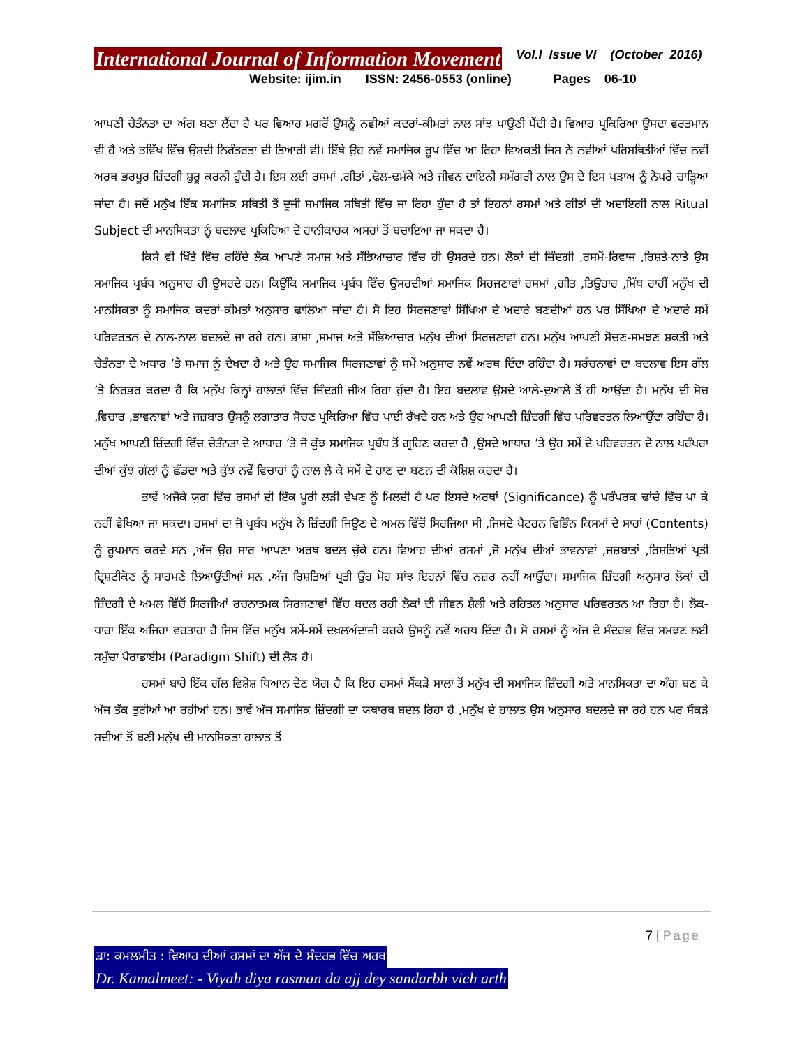International Journal of Information Movement Vol.I Issue VI (October 2016)
Website: ijim.in ISSN: 2456-0553 (online) Pages 06-10
ਆਪਣੀ ਚੇਤੰਨਤਾ ਦਾ ਅੰਗ ਬਣਾ ਲੈਂਦਾ ਹੈ ਪਰ ਵਿਆਹ ਮਗਰੋਂ ਉਸਨੂੰ ਨਵੀਆਂ ਕਦਰਾਂ-ਕੀਮਤਾਂ ਨਾਲ ਸਾਂਝ ਪਾਉਣੀ ਪੈਂਦੀ ਹੈ। ਵਿਆਹ ਪ੍ਰਕਿਰਿਆ ਉਸਦਾ ਵਰਤਮਾਨ ਵੀ ਹੈ ਅਤੇ ਭਵਿੱਖ ਵਿੱਚ ਉਸਦੀ ਨਿਰੰਤਰਤਾ ਦੀ ਤਿਆਰੀ ਵੀ। ਇੱਥੇ ਉਹ ਨਵੇਂ ਸਮਾਜਿਕ ਰੂਪ ਵਿੱਚ ਆ ਰਿਹਾ ਵਿਅਕਤੀ ਜਿਸ ਨੇ ਨਵੀਆਂ ਪਰਿਸਥਿਤੀਆਂ ਵਿੱਚ ਨਵੀਂ ਅਰਥ ਭਰਪੂਰ ਜ਼ਿੰਦਗੀ ਸ਼ੁਰੂ ਕਰਨੀ ਹੁੰਦੀ ਹੈ। ਇਸ ਲਈ ਰਸਮਾਂ ,ਗੀਤਾਂ ,ਢੋਲ-ਢਮੱਕੇ ਅਤੇ ਜੀਵਨ ਦਾਇਨੀ ਸਮੱਗਰੀ ਨਾਲ ਉਸ ਦੇ ਇਸ ਪੜਾਅ ਨੂੰ ਨੇਪਰੇ ਚਾੜ੍ਹਿਆ ਜਾਂਦਾ ਹੈ। ਜਦੋਂ ਮਨੁੱਖ ਇੱਕ ਸਮਾਜਿਕ ਸਥਿਤੀ ਤੋਂ ਦੂਜੀ ਸਮਾਜਿਕ ਸਥਿਤੀ ਵਿੱਚ ਜਾ ਰਿਹਾ ਹੁੰਦਾ ਹੈ ਤਾਂ ਇਹਨਾਂ ਰਸਮਾਂ ਅਤੇ ਗੀਤਾਂ ਦੀ ਅਦਾਇਗੀ ਨਾਲ Ritual Subject ਦੀ ਮਾਨਸਿਕਤਾ ਨੂੰ ਬਦਲਾਵ ਪ੍ਰਕਿਰਿਆ ਦੇ ਹਾਨੀਕਾਰਕ ਅਸਰਾਂ ਤੋਂ ਬਚਾਇਆ ਜਾ ਸਕਦਾ ਹੈ।
ਕਿਸੇ ਵੀ ਖਿੱਤੇ ਵਿੱਚ ਰਹਿੰਦੇ ਲੋਕ ਆਪਣੇ ਸਮਾਜ ਅਤੇ ਸੱਭਿਆਚਾਰ ਵਿੱਚ ਹੀ ਉਸਰਦੇ ਹਨ। ਲੋਕਾਂ ਦੀ ਜ਼ਿੰਦਗੀ ,ਰਸਮੋਂ-ਰਿਵਾਜ ,ਰਿਸ਼ਤੇ-ਨਾਤੇ ਉਸ ਸਮਾਜਿਕ ਪ੍ਰਬੰਧ ਅਨੁਸਾਰ ਹੀ ਉਸਰਦੇ ਹਨ। ਕਿਉਂਕਿ ਸਮਾਜਿਕ ਪ੍ਰਬੰਧ ਵਿੱਚ ਉਸਰਦੀਆਂ ਸਮਾਜਿਕ ਸਿਰਜਣਾਵਾਂ ਰਸਮਾਂ ,ਗੀਤ ,ਤਿਉਹਾਰ ,ਮਿੱਥ ਰਾਹੀਂ ਮਨੁੱਖ ਦੀ ਮਾਨਸਿਕਤਾ ਨੂੰ ਸਮਾਜਿਕ ਕਦਰਾਂ-ਕੀਮਤਾਂ ਅਨੁਸਾਰ ਢਾਲਿਆ ਜਾਂਦਾ ਹੈ। ਸੋ ਇਹ ਸਿਰਜਣਾਵਾਂ ਸਿੱਖਿਆ ਦੇ ਅਦਾਰੇ ਬਣਦੀਆਂ ਹਨ ਪਰ ਸਿੱਖਿਆ ਦੇ ਅਦਾਰੇ ਸਮੇਂ ਪਰਿਵਰਤਨ ਦੇ ਨਾਲ-ਨਾਲ ਬਦਲਦੇ ਜਾ ਰਹੇ ਹਨ। ਭਾਸ਼ਾ ,ਸਮਾਜ ਅਤੇ ਸੱਭਿਆਚਾਰ ਮਨੁੱਖ ਦੀਆਂ ਸਿਰਜਣਾਵਾਂ ਹਨ। ਮਨੁੱਖ ਆਪਣੀ ਸੋਚਣ-ਸਮਝਣ ਸ਼ਕਤੀ ਅਤੇ ਚੇਤੰਨਤਾ ਦੇ ਅਧਾਰ ’ਤੇ ਸਮਾਜ ਨੂੰ ਦੇਖਦਾ ਹੈ ਅਤੇ ਉਹ ਸਮਾਜਿਕ ਸਿਰਜਣਾਵਾਂ ਨੂੰ ਸਮੇਂ ਅਨੁਸਾਰ ਨਵੇਂ ਅਰਥ ਦਿੰਦਾ ਰਹਿੰਦਾ ਹੈ। ਸਰੰਚਨਾਵਾਂ ਦਾ ਬਦਲਾਵ ਇਸ ਗੱਲ ’ਤੇ ਨਿਰਭਰ ਕਰਦਾ ਹੈ ਕਿ ਮਨੁੱਖ ਕਿਨ੍ਹਾਂ ਹਾਲਾਤਾਂ ਵਿੱਚ ਜ਼ਿੰਦਗੀ ਜੀਅ ਰਿਹਾ ਹੁੰਦਾ ਹੈ। ਇਹ ਬਦਲਾਵ ਉਸਦੇ ਆਲੇ-ਦੁਆਲੇ ਤੋਂ ਹੀ ਆਉਂਦਾ ਹੈ। ਮਨੁੱਖ ਦੀ ਸੋਚ ,ਵਿਚਾਰ ,ਭਾਵਨਾਵਾਂ ਅਤੇ ਜਜ਼ਬਾਤ ਉਸਨੂੰ ਲਗਾਤਾਰ ਸੋਚਣ ਪ੍ਰਕਿਰਿਆ ਵਿੱਚ ਪਾਈ ਰੱਖਦੇ ਹਨ ਅਤੇ ਉਹ ਆਪਣੀ ਜ਼ਿੰਦਗੀ ਵਿੱਚ ਪਰਿਵਰਤਨ ਲਿਆਉਂਦਾ ਰਹਿੰਦਾ ਹੈ। ਮਨੁੱਖ ਆਪਣੀ ਜ਼ਿੰਦਗੀ ਵਿੱਚ ਚੇਤੰਨਤਾ ਦੇ ਆਧਾਰ ’ਤੇ ਜੋ ਕੁੱਝ ਸਮਾਜਿਕ ਪ੍ਰਬੰਧ ਤੋਂ ਗ੍ਰਹਿਣ ਕਰਦਾ ਹੈ ,ਉਸਦੇ ਆਧਾਰ ’ਤੇ ਉਹ ਸਮੇਂ ਦੇ ਪਰਿਵਰਤਨ ਦੇ ਨਾਲ ਪਰੰਪਰਾ ਦੀਆਂ ਕੁੱਝ ਗੱਲਾਂ ਨੂੰ ਛੱਡਦਾ ਅਤੇ ਕੁੱਝ ਨਵੇਂ ਵਿਚਾਰਾਂ ਨੂੰ ਨਾਲ ਲੈ ਕੇ ਸਮੇਂ ਦੇ ਹਾਣ ਦਾ ਬਣਨ ਦੀ ਕੋਸ਼ਿਸ਼ ਕਰਦਾ ਹੈ।
ਭਾਵੇਂ ਅਜੋਕੇ ਯੁਗ ਵਿੱਚ ਰਸਮਾਂ ਦੀ ਇੱਕ ਪੂਰੀ ਲੜੀ ਵੇਖਣ ਨੂੰ ਮਿਲਦੀ ਹੈ ਪਰ ਇਸਦੇ ਅਰਥਾਂ (Significance) ਨੂੰ ਪਰੰਪਰਕ ਢਾਂਚੇ ਵਿੱਚ ਪਾ ਕੇ ਨਹੀਂ ਵੇਖਿਆ ਜਾ ਸਕਦਾ। ਰਸਮਾਂ ਦਾ ਜੋ ਪ੍ਰਬੰਧ ਮਨੁੱਖ ਨੇ ਜ਼ਿੰਦਗੀ ਜਿਉਣ ਦੇ ਅਮਲ ਵਿੱਚੋਂ ਸਿਰਜਿਆ ਸੀ ,ਜਿਸਦੇ ਪੈਟਰਨ ਵਿਭਿੰਨ ਕਿਸਮਾਂ ਦੇ ਸਾਰਾਂ (Contents) ਨੂੰ ਰੂਪਮਾਨ ਕਰਦੇ ਸਨ ,ਅੱਜ ਉਹ ਸਾਰ ਆਪਣਾ ਅਰਥ ਬਦਲ ਚੁੱਕੇ ਹਨ। ਵਿਆਹ ਦੀਆਂ ਰਸਮਾਂ ,ਜੋ ਮਨੁੱਖ ਦੀਆਂ ਭਾਵਨਾਵਾਂ ,ਜਜ਼ਬਾਤਾਂ ,ਰਿਸ਼ਤਿਆਂ ਪ੍ਰਤੀ ਦ੍ਰਿਸ਼ਟੀਕੋਣ ਨੂੰ ਸਾਹਮਣੇ ਲਿਆਉਂਦੀਆਂ ਸਨ ,ਅੱਜ ਰਿਸ਼ਤਿਆਂ ਪ੍ਰਤੀ ਉਹ ਮੋਹ ਸਾਂਝ ਇਹਨਾਂ ਵਿੱਚ ਨਜ਼ਰ ਨਹੀਂ ਆਉਂਦਾ। ਸਮਾਜਿਕ ਜ਼ਿੰਦਗੀ ਅਨੁਸਾਰ ਲੋਕਾਂ ਦੀ ਜ਼ਿੰਦਗੀ ਦੇ ਅਮਲ ਵਿੱਚੋਂ ਸਿਰਜੀਆਂ ਰਚਨਾਤਮਕ ਸਿਰਜਣਾਵਾਂ ਵਿੱਚ ਬਦਲ ਰਹੀ ਲੋਕਾਂ ਦੀ ਜੀਵਨ ਸ਼ੈਲੀ ਅਤੇ ਰਹਿਤਲ ਅਨੁਸਾਰ ਪਰਿਵਰਤਨ ਆ ਰਿਹਾ ਹੈ। ਲੋਕ-ਧਾਰਾ ਇੱਕ ਅਜਿਹਾ ਵਰਤਾਰਾ ਹੈ ਜਿਸ ਵਿੱਚ ਮਨੁੱਖ ਸਮੇਂ-ਸਮੇਂ ਦਖ਼ਲਅੰਦਾਜ਼ੀ ਕਰਕੇ ਉਸਨੂੰ ਨਵੇਂ ਅਰਥ ਦਿੰਦਾ ਹੈ। ਸੋ ਰਸਮਾਂ ਨੂੰ ਅੱਜ ਦੇ ਸੰਦਰਭ ਵਿੱਚ ਸਮਝਣ ਲਈ ਸਮੁੱਚਾ ਪੈਰਾਡਾਈਮ (Paradigm Shift) ਦੀ ਲੋੜ ਹੈ।
ਰਸਮਾਂ ਬਾਰੇ ਇੱਕ ਗੱਲ ਵਿਸ਼ੇਸ਼ ਧਿਆਨ ਦੇਣ ਯੋਗ ਹੈ ਕਿ ਇਹ ਰਸਮਾਂ ਸੈਂਕੜੇ ਸਾਲਾਂ ਤੋਂ ਮਨੁੱਖ ਦੀ ਸਮਾਜਿਕ ਜ਼ਿੰਦਗੀ ਅਤੇ ਮਾਨਸਿਕਤਾ ਦਾ ਅੰਗ ਬਣ ਕੇ ਅੱਜ ਤੱਕ ਤੁਰੀਆਂ ਆ ਰਹੀਆਂ ਹਨ। ਭਾਵੇਂ ਅੱਜ ਸਮਾਜਿਕ ਜ਼ਿੰਦਗੀ ਦਾ ਯਥਾਰਥ ਬਦਲ ਰਿਹਾ ਹੈ ,ਮਨੁੱਖ ਦੇ ਹਾਲਾਤ ਉਸ ਅਨੁਸਾਰ ਬਦਲਦੇ ਜਾ ਰਹੇ ਹਨ ਪਰ ਸੈਂਕੜੇ ਸਦੀਆਂ ਤੋਂ ਬਣੀ ਮਨੁੱਖ ਦੀ ਮਾਨਸਿਕਤਾ ਹਾਲਾਤ ਤੋਂ
7 | Page
ਡਾ: ਕਮਲਮੀਤ : ਵਿਆਹ ਦੀਆਂ ਰਸਮਾਂ ਦਾ ਅੱਜ ਦੇ ਸੰਦਰਭ ਵਿੱਚ ਅਰਥ
Dr. Kamalmeet: - Viyah diya rasman da ajj dey sandarbh vich arth